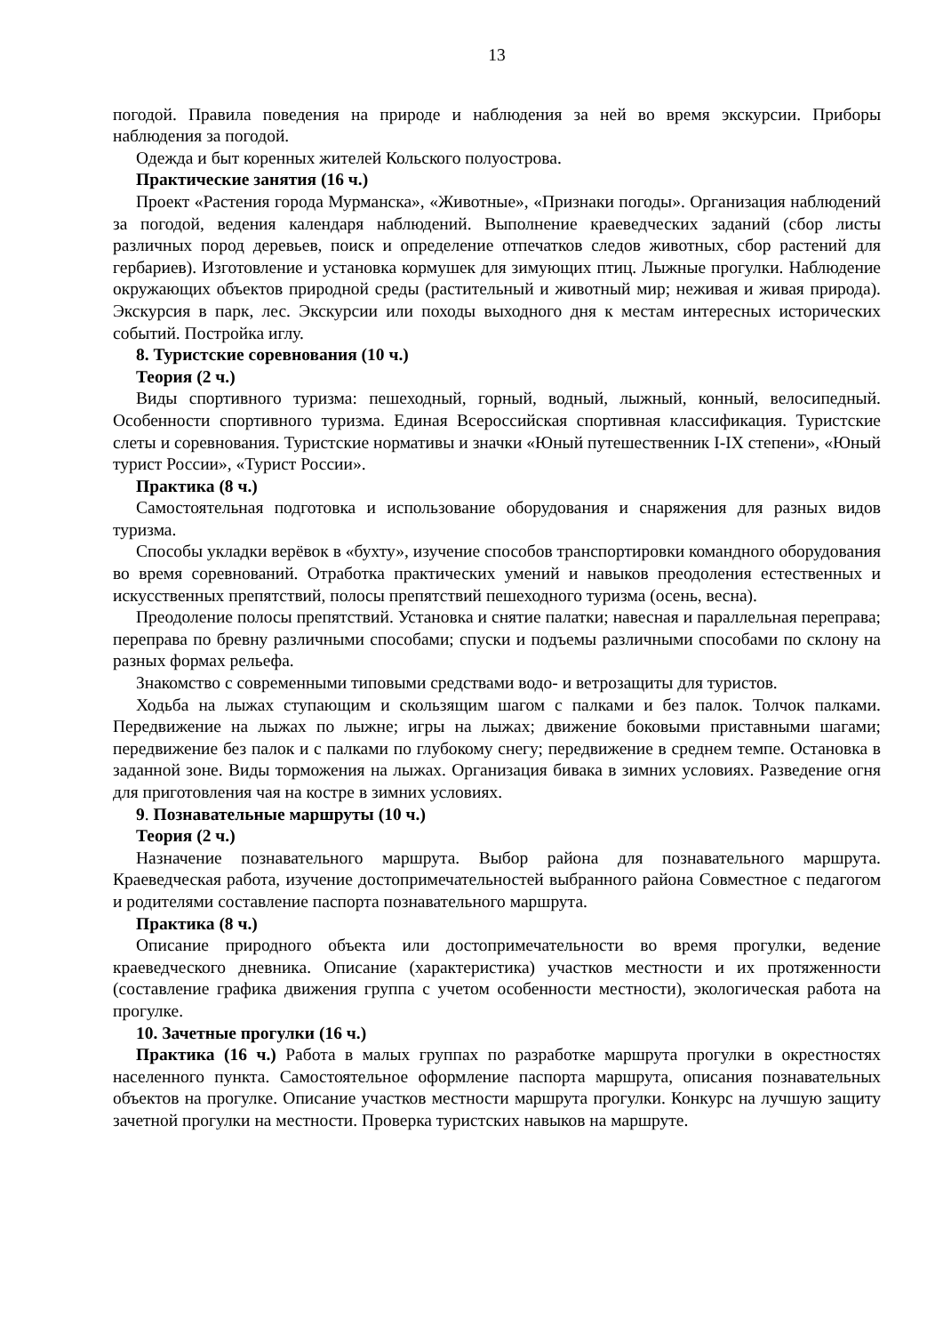13
погодой. Правила поведения на природе и наблюдения за ней во время экскурсии. Приборы наблюдения за погодой.
Одежда и быт коренных жителей Кольского полуострова.
Практические занятия (16 ч.)
Проект «Растения города Мурманска», «Животные», «Признаки погоды». Организация наблюдений за погодой, ведения календаря наблюдений. Выполнение краеведческих заданий (сбор листы различных пород деревьев, поиск и определение отпечатков следов животных, сбор растений для гербариев). Изготовление и установка кормушек для зимующих птиц. Лыжные прогулки. Наблюдение окружающих объектов природной среды (растительный и животный мир; неживая и живая природа). Экскурсия в парк, лес. Экскурсии или походы выходного дня к местам интересных исторических событий. Постройка иглу.
8. Туристские соревнования (10 ч.)
Теория (2 ч.)
Виды спортивного туризма: пешеходный, горный, водный, лыжный, конный, велосипедный. Особенности спортивного туризма. Единая Всероссийская спортивная классификация. Туристские слеты и соревнования. Туристские нормативы и значки «Юный путешественник I-IX степени», «Юный турист России», «Турист России».
Практика (8 ч.)
Самостоятельная подготовка и использование оборудования и снаряжения для разных видов туризма.
Способы укладки верёвок в «бухту», изучение способов транспортировки командного оборудования во время соревнований. Отработка практических умений и навыков преодоления естественных и искусственных препятствий, полосы препятствий пешеходного туризма (осень, весна).
Преодоление полосы препятствий. Установка и снятие палатки; навесная и параллельная переправа; переправа по бревну различными способами; спуски и подъемы различными способами по склону на разных формах рельефа.
Знакомство с современными типовыми средствами водо- и ветрозащиты для туристов.
Ходьба на лыжах ступающим и скользящим шагом с палками и без палок. Толчок палками. Передвижение на лыжах по лыжне; игры на лыжах; движение боковыми приставными шагами; передвижение без палок и с палками по глубокому снегу; передвижение в среднем темпе. Остановка в заданной зоне. Виды торможения на лыжах. Организация бивака в зимних условиях. Разведение огня для приготовления чая на костре в зимних условиях.
9. Познавательные маршруты (10 ч.)
Теория (2 ч.)
Назначение познавательного маршрута. Выбор района для познавательного маршрута. Краеведческая работа, изучение достопримечательностей выбранного района Совместное с педагогом и родителями составление паспорта познавательного маршрута.
Практика (8 ч.)
Описание природного объекта или достопримечательности во время прогулки, ведение краеведческого дневника. Описание (характеристика) участков местности и их протяженности (составление графика движения группа с учетом особенности местности), экологическая работа на прогулке.
10. Зачетные прогулки (16 ч.)
Практика (16 ч.) Работа в малых группах по разработке маршрута прогулки в окрестностях населенного пункта. Самостоятельное оформление паспорта маршрута, описания познавательных объектов на прогулке. Описание участков местности маршрута прогулки. Конкурс на лучшую защиту зачетной прогулки на местности. Проверка туристских навыков на маршруте.